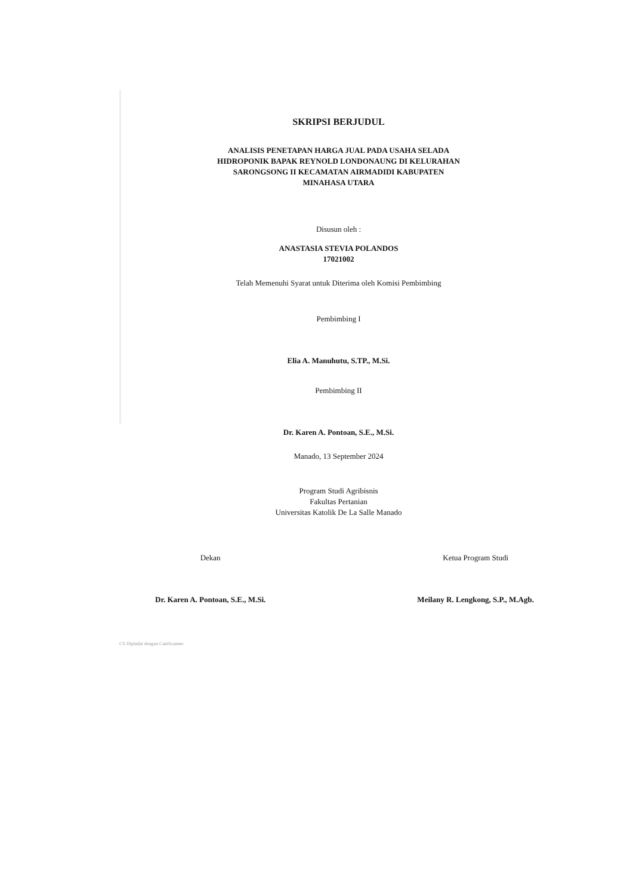SKRIPSI BERJUDUL
ANALISIS PENETAPAN HARGA JUAL PADA USAHA SELADA
HIDROPONIK BAPAK REYNOLD LONDONAUNG DI KELURAHAN
SARONGSONG II KECAMATAN AIRMADIDI KABUPATEN
MINAHASA UTARA
Disusun oleh :
ANASTASIA STEVIA POLANDOS
17021002
Telah Memenuhi Syarat untuk Diterima oleh Komisi Pembimbing
Pembimbing I
Elia A. Manuhutu, S.TP., M.Si.
Pembimbing II
Dr. Karen A. Pontoan, S.E., M.Si.
Manado, 13 September 2024
Program Studi Agribisnis
Fakultas Pertanian
Universitas Katolik De La Salle Manado
Dekan
Dr. Karen A. Pontoan, S.E., M.Si.
Ketua Program Studi
Meilany R. Lengkong, S.P., M.Agb.
CS Dipindai dengan CamScanner